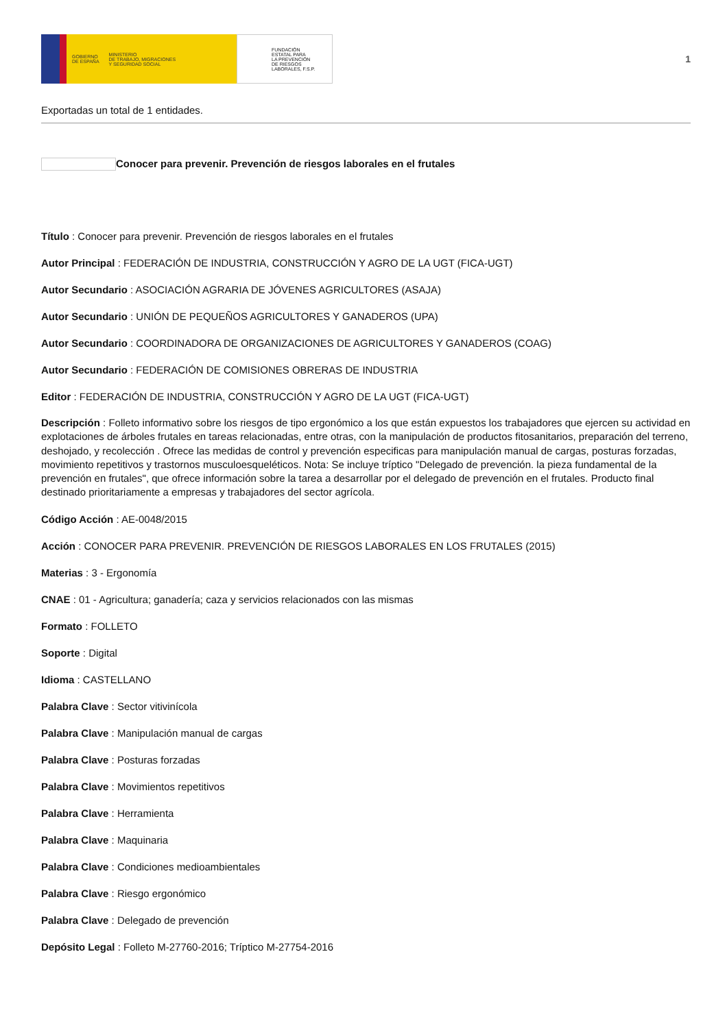GOBIERNO
DE ESPAÑA MINISTERIO
DE TRABAJO, MIGRACIONES
Y SEGURIDAD SOCIAL
FUNDACIÓN
ESTATAL PARA
LA PREVENCIÓN
DE RIESGOS
LABORALES, F.S.P.
1
Exportadas un total de 1 entidades.
Conocer para prevenir. Prevención de riesgos laborales en el frutales
Título : Conocer para prevenir. Prevención de riesgos laborales en el frutales
Autor Principal : FEDERACIÓN DE INDUSTRIA, CONSTRUCCIÓN Y AGRO DE LA UGT (FICA-UGT)
Autor Secundario : ASOCIACIÓN AGRARIA DE JÓVENES AGRICULTORES (ASAJA)
Autor Secundario : UNIÓN DE PEQUEÑOS AGRICULTORES Y GANADEROS (UPA)
Autor Secundario : COORDINADORA DE ORGANIZACIONES DE AGRICULTORES Y GANADEROS (COAG)
Autor Secundario : FEDERACIÓN DE COMISIONES OBRERAS DE INDUSTRIA
Editor : FEDERACIÓN DE INDUSTRIA, CONSTRUCCIÓN Y AGRO DE LA UGT (FICA-UGT)
Descripción : Folleto informativo sobre los riesgos de tipo ergonómico a los que están expuestos los trabajadores que ejercen su actividad en explotaciones de árboles frutales en tareas relacionadas, entre otras, con la manipulación de productos fitosanitarios, preparación del terreno, deshojado, y recolección . Ofrece las medidas de control y prevención especificas para manipulación manual de cargas, posturas forzadas, movimiento repetitivos y trastornos musculoesqueléticos. Nota: Se incluye tríptico "Delegado de prevención. la pieza fundamental de la prevención en frutales", que ofrece información sobre la tarea a desarrollar por el delegado de prevención en el frutales. Producto final destinado prioritariamente a empresas y trabajadores del sector agrícola.
Código Acción : AE-0048/2015
Acción : CONOCER PARA PREVENIR. PREVENCIÓN DE RIESGOS LABORALES EN LOS FRUTALES (2015)
Materias : 3 - Ergonomía
CNAE : 01 - Agricultura; ganadería; caza y servicios relacionados con las mismas
Formato : FOLLETO
Soporte : Digital
Idioma : CASTELLANO
Palabra Clave : Sector vitivinícola
Palabra Clave : Manipulación manual de cargas
Palabra Clave : Posturas forzadas
Palabra Clave : Movimientos repetitivos
Palabra Clave : Herramienta
Palabra Clave : Maquinaria
Palabra Clave : Condiciones medioambientales
Palabra Clave : Riesgo ergonómico
Palabra Clave : Delegado de prevención
Depósito Legal : Folleto M-27760-2016; Tríptico M-27754-2016